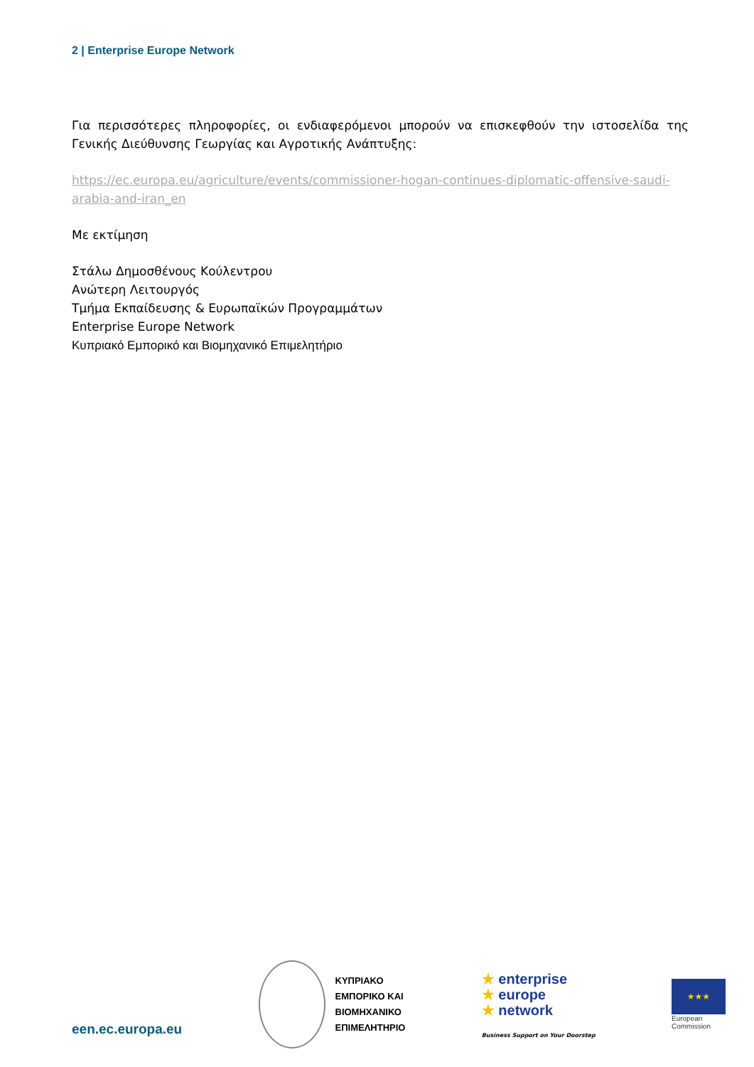2 | Enterprise Europe Network
Για περισσότερες πληροφορίες, οι ενδιαφερόμενοι μπορούν να επισκεφθούν την ιστοσελίδα της Γενικής Διεύθυνσης Γεωργίας και Αγροτικής Ανάπτυξης:
https://ec.europa.eu/agriculture/events/commissioner-hogan-continues-diplomatic-offensive-saudi-arabia-and-iran_en
Με εκτίμηση
Στάλω Δημοσθένους Κούλεντρου
Ανώτερη Λειτουργός
Τμήμα Εκπαίδευσης & Ευρωπαϊκών Προγραμμάτων
Enterprise Europe Network
Κυπριακό Εμπορικό και Βιομηχανικό Επιμελητήριο
een.ec.europa.eu
ΚΥΠΡΙΑΚΟ
ΕΜΠΟΡΙΚΟ ΚΑΙ
ΒΙΟΜΗΧΑΝΙΚΟ
ΕΠΙΜΕΛΗΤΗΡΙΟ
★ enterprise
★ europe
★ network
Business Support on Your Doorstep
★★★
European
Commission